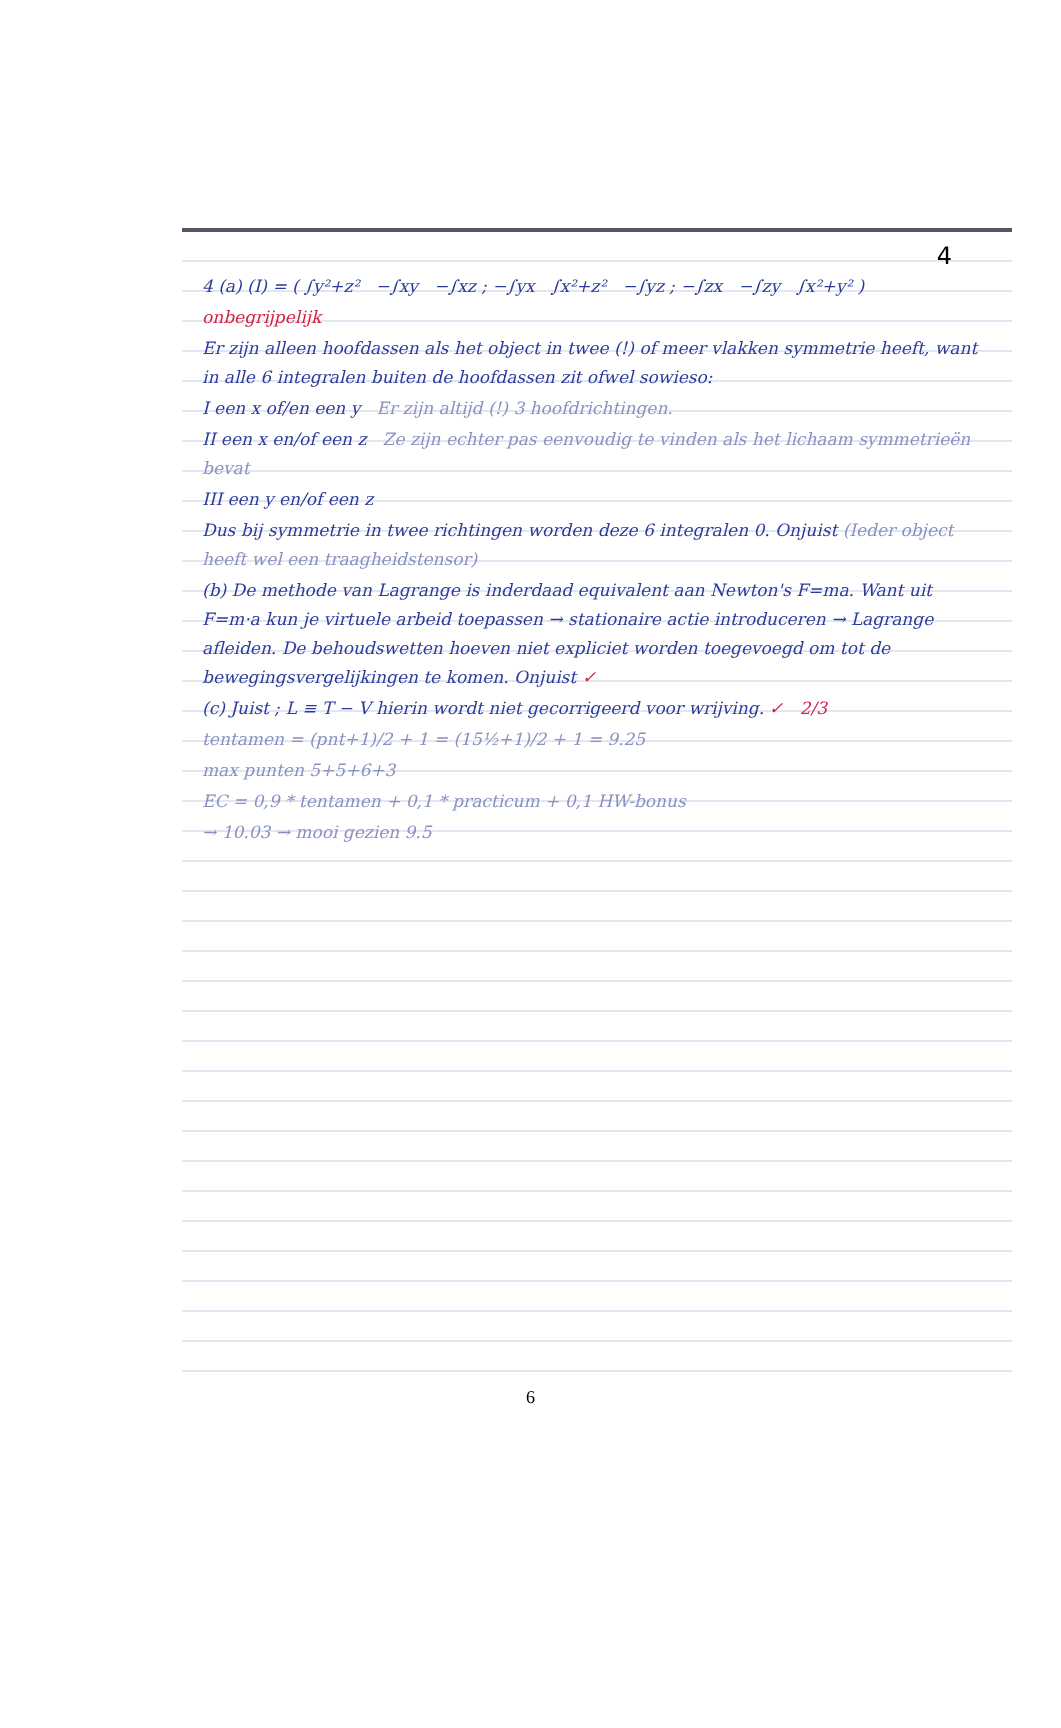4
4 (a) (I) = ( ∫y²+z² −∫xy −∫xz ; −∫yx ∫x²+z² −∫yz ; −∫zx −∫zy ∫x²+y² )
onbegrijpelijk
Er zijn alleen hoofdassen als het object in twee (!) of meer vlakken symmetrie heeft, want in alle 6 integralen buiten de hoofdassen zit ofwel sowieso:
I een x of/en een y Er zijn altijd (!) 3 hoofdrichtingen.
II een x en/of een z Ze zijn echter pas eenvoudig te vinden als het lichaam symmetrieën bevat
III een y en/of een z
Dus bij symmetrie in twee richtingen worden deze 6 integralen 0. Onjuist (Ieder object heeft wel een traagheidstensor)
(b) De methode van Lagrange is inderdaad equivalent aan Newton's F=ma. Want uit F=m·a kun je virtuele arbeid toepassen → stationaire actie introduceren → Lagrange afleiden. De behoudswetten hoeven niet expliciet worden toegevoegd om tot de bewegingsvergelijkingen te komen. Onjuist ✓
(c) Juist ; L ≡ T − V hierin wordt niet gecorrigeerd voor wrijving. ✓ 2/3
tentamen = (pnt+1)/2 + 1 = (15½+1)/2 + 1 = 9.25
max punten 5+5+6+3
EC = 0,9 * tentamen + 0,1 * practicum + 0,1 HW-bonus
→ 10.03 → mooi gezien 9.5
6